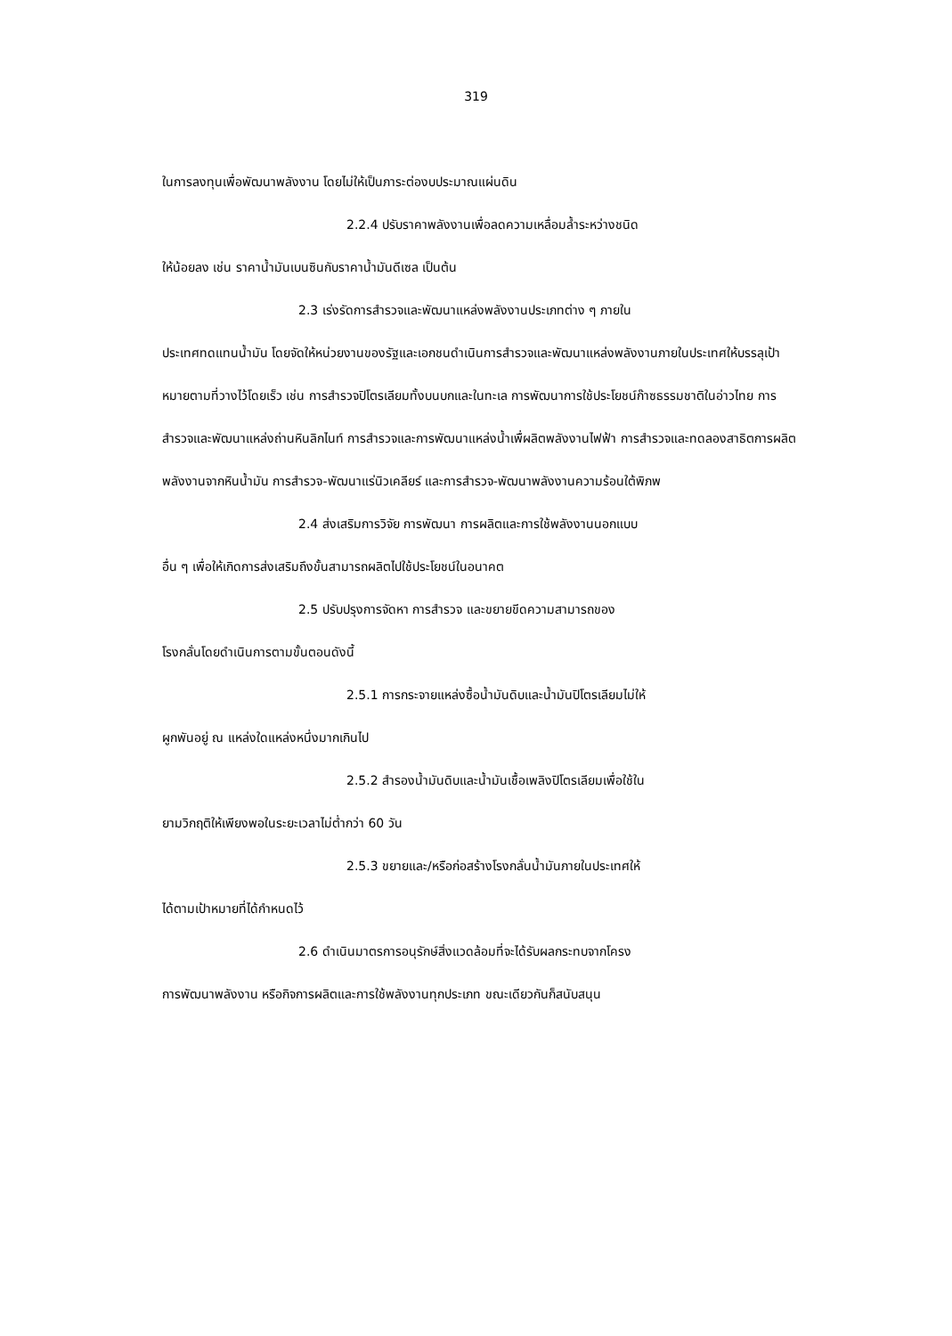319
ในการลงทุนเพื่อพัฒนาพลังงาน โดยไม่ให้เป็นภาระต่องบประมาณแผ่นดิน
2.2.4 ปรับราคาพลังงานเพื่อลดความเหลื่อมล้ำระหว่างชนิด
ให้น้อยลง เช่น ราคาน้ำมันเบนซินกับราคาน้ำมันดีเซล เป็นต้น
2.3 เร่งรัดการสำรวจและพัฒนาแหล่งพลังงานประเภทต่าง ๆ ภายใน
ประเทศทดแทนน้ำมัน โดยจัดให้หน่วยงานของรัฐและเอกชนดำเนินการสำรวจและพัฒนาแหล่งพลังงานภายในประเทศให้บรรลุเป้าหมายตามที่วางไว้โดยเร็ว เช่น การสำรวจปิโตรเลียมทั้งบนบกและในทะเล การพัฒนาการใช้ประโยชน์ก๊าซธรรมชาติในอ่าวไทย การสำรวจและพัฒนาแหล่งถ่านหินลิกไนท์ การสำรวจและการพัฒนาแหล่งน้ำเพื่ผลิตพลังงานไฟฟ้า การสำรวจและทดลองสาธิตการผลิตพลังงานจากหินน้ำมัน การสำรวจ-พัฒนาแร่นิวเคลียร์ และการสำรวจ-พัฒนาพลังงานความร้อนใต้พิภพ
2.4 ส่งเสริมการวิจัย การพัฒนา การผลิตและการใช้พลังงานนอกแบบ
อื่น ๆ เพื่อให้เกิดการส่งเสริมถึงขั้นสามารถผลิตไปใช้ประโยชน์ในอนาคต
2.5 ปรับปรุงการจัดหา การสำรวจ และขยายขีดความสามารถของ
โรงกลั่นโดยดำเนินการตามขั้นตอนดังนี้
2.5.1 การกระจายแหล่งซื้อน้ำมันดิบและน้ำมันปิโตรเลียมไม่ให้
ผูกพันอยู่ ณ แหล่งใดแหล่งหนึ่งมากเกินไป
2.5.2 สำรองน้ำมันดิบและน้ำมันเชื้อเพลิงปิโตรเลียมเพื่อใช้ใน
ยามวิกฤติให้เพียงพอในระยะเวลาไม่ต่ำกว่า 60 วัน
2.5.3 ขยายและ/หรือก่อสร้างโรงกลั่นน้ำมันภายในประเทศให้
ได้ตามเป้าหมายที่ได้กำหนดไว้
2.6 ดำเนินมาตรการอนุรักษ์สิ่งแวดล้อมที่จะได้รับผลกระทบจากโครง
การพัฒนาพลังงาน หรือกิจการผลิตและการใช้พลังงานทุกประเภท ขณะเดียวกันก็สนับสนุน